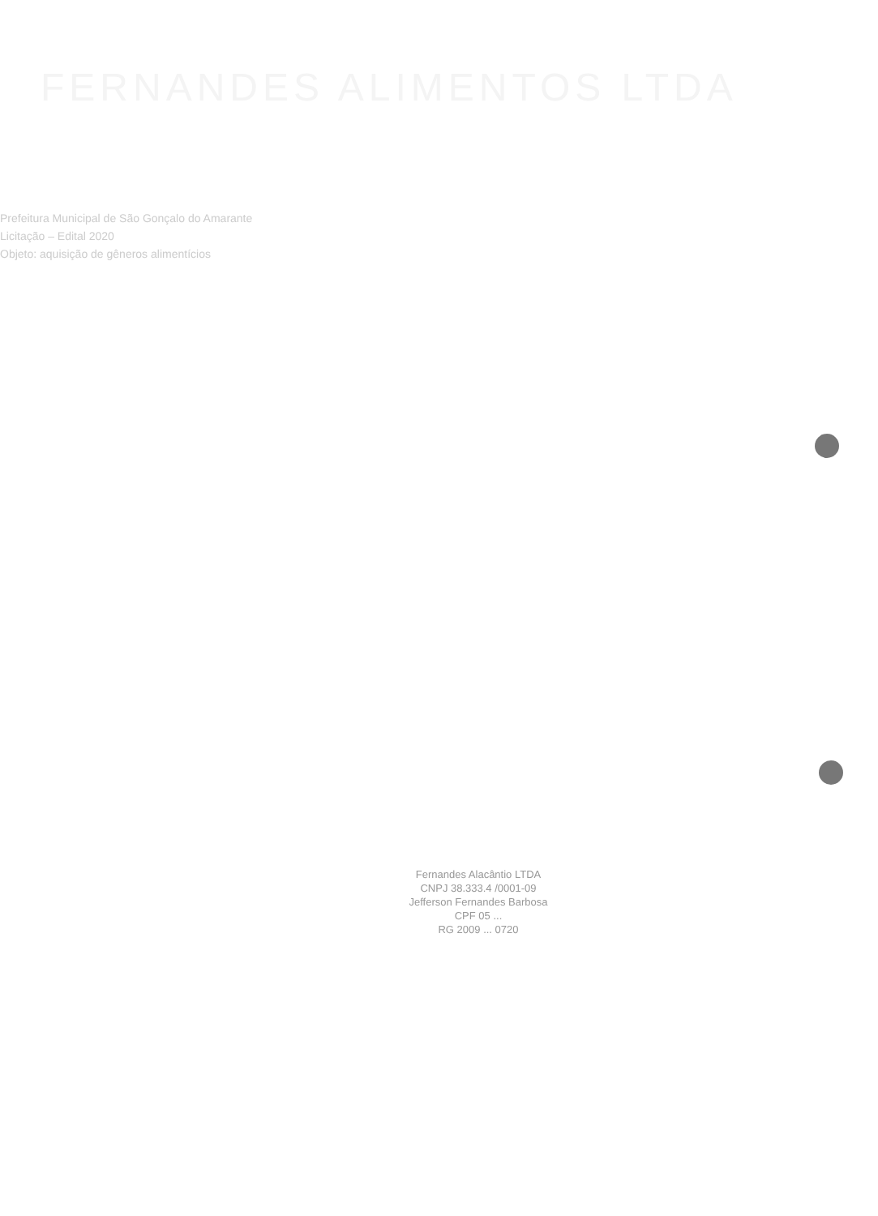FERNANDES ALIMENTOS LTDA
Prefeitura Municipal de São Gonçalo do Amarante
Licitação – Edital 2020
Objeto: aquisição de gêneros alimentícios
Fernandes Alacântio LTDA
CNPJ 38.333.4 /0001-09
Jefferson Fernandes Barbosa
CPF 05 ...
RG 2009 ... 0720